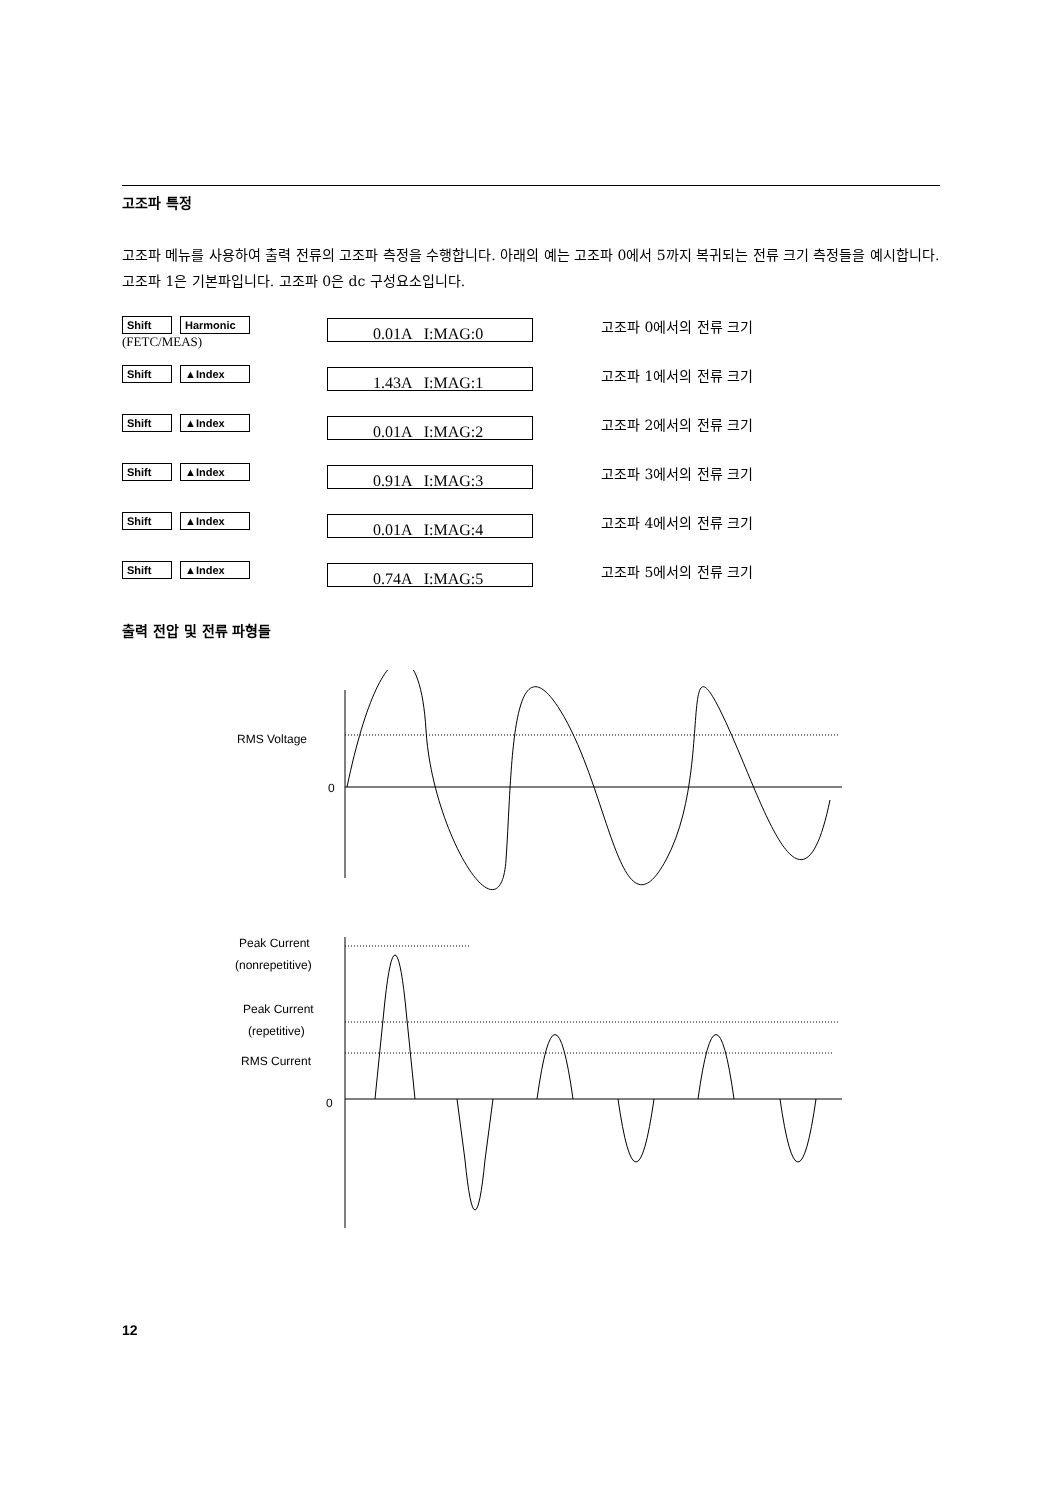고조파 특정
고조파 메뉴를 사용하여 출력 전류의 고조파 측정을 수행합니다. 아래의 예는 고조파 0에서 5까지 복귀되는 전류 크기 측정들을 예시합니다. 고조파 1은 기본파입니다. 고조파 0은 dc 구성요소입니다.
Shift Harmonic
(FETC/MEAS)
0.01A I:MAG:0
고조파 0에서의 전류 크기
Shift ▲Index
1.43A I:MAG:1
고조파 1에서의 전류 크기
Shift ▲Index
0.01A I:MAG:2
고조파 2에서의 전류 크기
Shift ▲Index
0.91A I:MAG:3
고조파 3에서의 전류 크기
Shift ▲Index
0.01A I:MAG:4
고조파 4에서의 전류 크기
Shift ▲Index
0.74A I:MAG:5
고조파 5에서의 전류 크기
출력 전압 및 전류 파형들
RMS Voltage
0
Peak Current
(nonrepetitive)
Peak Current
(repetitive)
RMS Current
0
12